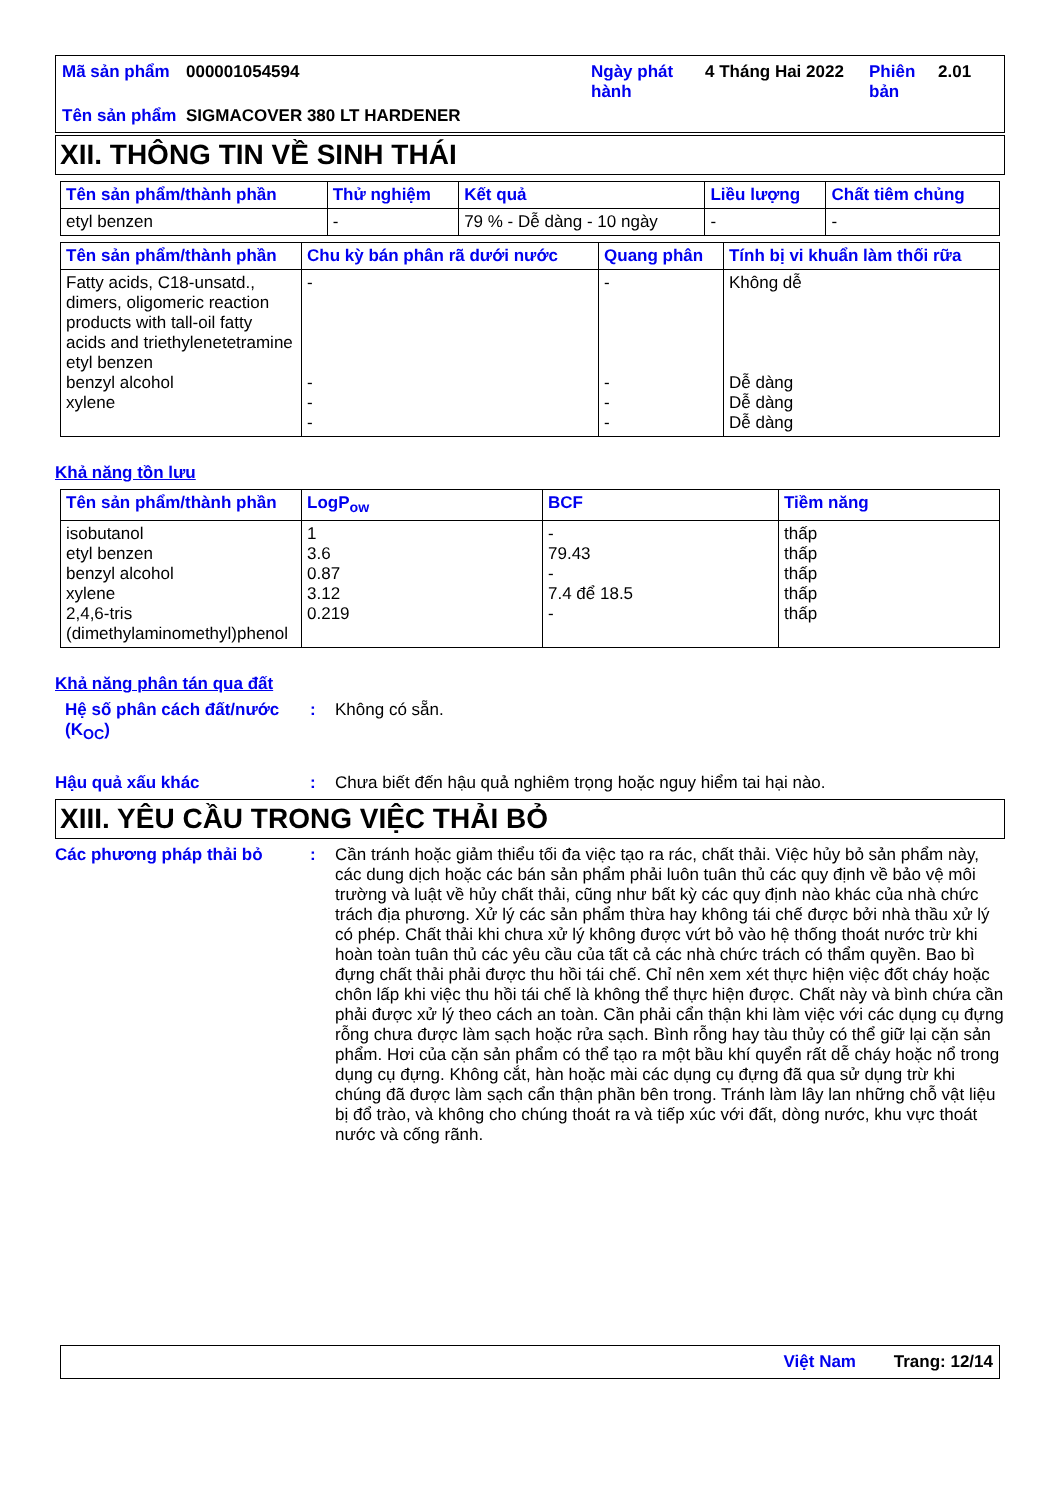| Mã sản phẩm | 000001054594 | Ngày phát hành | 4 Tháng Hai 2022 | Phiên bản | 2.01 |
| Tên sản phẩm | SIGMACOVER 380 LT HARDENER | | | | |
XII. THÔNG TIN VỀ SINH THÁI
| Tên sản phẩm/thành phần | Thử nghiệm | Kết quả | Liều lượng | Chất tiêm chủng |
| --- | --- | --- | --- | --- |
| etyl benzen | - | 79 % - Dễ dàng - 10 ngày | - | - |
| Tên sản phẩm/thành phần | Chu kỳ bán phân rã dưới nước | Quang phân | Tính bị vi khuẩn làm thối rữa |
| --- | --- | --- | --- |
| Fatty acids, C18-unsatd., dimers, oligomeric reaction products with tall-oil fatty acids and triethylenetetramine etyl benzen benzyl alcohol xylene | - - - - | - - - - | Không dễ Dễ dàng Dễ dàng Dễ dàng |
Khả năng tồn lưu
| Tên sản phẩm/thành phần | LogP<sub>ow</sub> | BCF | Tiềm năng |
| --- | --- | --- | --- |
| isobutanol etyl benzen benzyl alcohol xylene 2,4,6-tris (dimethylaminomethyl)phenol | 1 3.6 0.87 3.12 0.219 | - 79.43 - 7.4 để 18.5 - | thấp thấp thấp thấp thấp |
Khả năng phân tán qua đất
Hệ số phân cách đất/nước (K<sub>OC</sub>)
:
Không có sẵn.
Hậu quả xấu khác :
Chưa biết đến hậu quả nghiêm trọng hoặc nguy hiểm tai hại nào.
XIII. YÊU CẦU TRONG VIỆC THẢI BỎ
Các phương pháp thải bỏ :
Cần tránh hoặc giảm thiểu tối đa việc tạo ra rác, chất thải. Việc hủy bỏ sản phẩm này, các dung dịch hoặc các bán sản phẩm phải luôn tuân thủ các quy định về bảo vệ môi trường và luật về hủy chất thải, cũng như bất kỳ các quy định nào khác của nhà chức trách địa phương. Xử lý các sản phẩm thừa hay không tái chế được bởi nhà thầu xử lý có phép. Chất thải khi chưa xử lý không được vứt bỏ vào hệ thống thoát nước trừ khi hoàn toàn tuân thủ các yêu cầu của tất cả các nhà chức trách có thẩm quyền. Bao bì đựng chất thải phải được thu hồi tái chế. Chỉ nên xem xét thực hiện việc đốt cháy hoặc chôn lấp khi việc thu hồi tái chế là không thể thực hiện được. Chất này và bình chứa cần phải được xử lý theo cách an toàn. Cần phải cẩn thận khi làm việc với các dụng cụ đựng rỗng chưa được làm sạch hoặc rửa sạch. Bình rỗng hay tàu thủy có thể giữ lại cặn sản phẩm. Hơi của cặn sản phẩm có thể tạo ra một bầu khí quyển rất dễ cháy hoặc nổ trong dụng cụ đựng. Không cắt, hàn hoặc mài các dụng cụ đựng đã qua sử dụng trừ khi chúng đã được làm sạch cẩn thận phần bên trong. Tránh làm lây lan những chỗ vật liệu bị đổ trào, và không cho chúng thoát ra và tiếp xúc với đất, dòng nước, khu vực thoát nước và cống rãnh.
Việt Nam Trang: 12/14